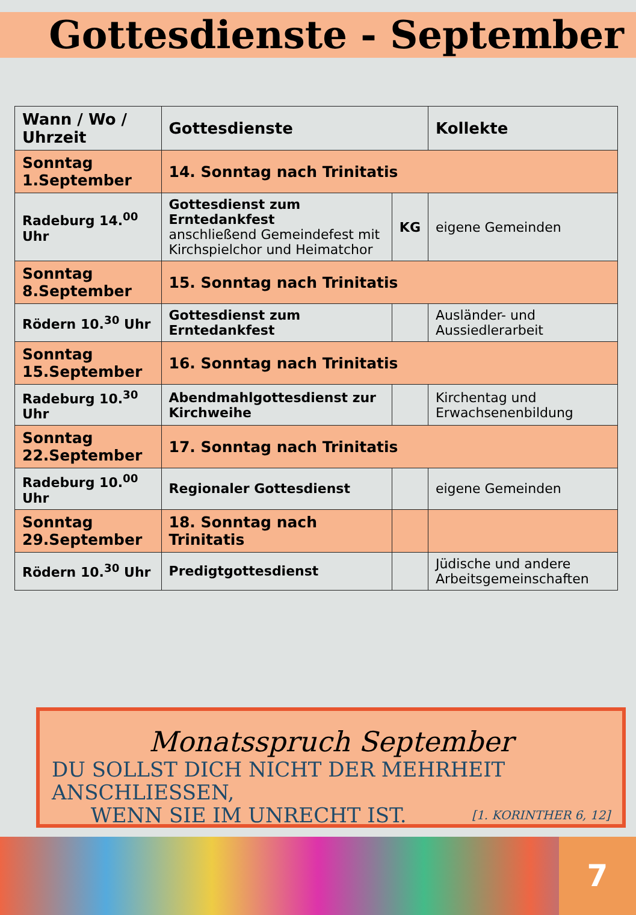Gottesdienste - September
| Wann / Wo / Uhrzeit | Gottesdienste | | Kollekte |
| --- | --- | --- | --- |
| Sonntag 1.September | 14. Sonntag nach Trinitatis | | |
| Radeburg 14.<sup>00</sup> Uhr | Gottesdienst zum Erntedankfest anschließend Gemeindefest mit Kirchspielchor und Heimatchor | KG | eigene Gemeinden |
| Sonntag 8.September | 15. Sonntag nach Trinitatis | | |
| Rödern 10.<sup>30</sup> Uhr | Gottesdienst zum Erntedankfest | | Ausländer- und Aussiedlerarbeit |
| Sonntag 15.September | 16. Sonntag nach Trinitatis | | |
| Radeburg 10.<sup>30</sup> Uhr | Abendmahlgottesdienst zur Kirchweihe | | Kirchentag und Erwachsenenbildung |
| Sonntag 22.September | 17. Sonntag nach Trinitatis | | |
| Radeburg 10.<sup>00</sup> Uhr | Regionaler Gottesdienst | | eigene Gemeinden |
| Sonntag 29.September | 18. Sonntag nach Trinitatis | | |
| Rödern 10.<sup>30</sup> Uhr | Predigtgottesdienst | | Jüdische und andere Arbeitsgemeinschaften |
Monatsspruch September
DU SOLLST DICH NICHT DER MEHRHEIT
ANSCHLIESSEN,
WENN SIE IM UNRECHT IST. [1. KORINTHER 6, 12]
7